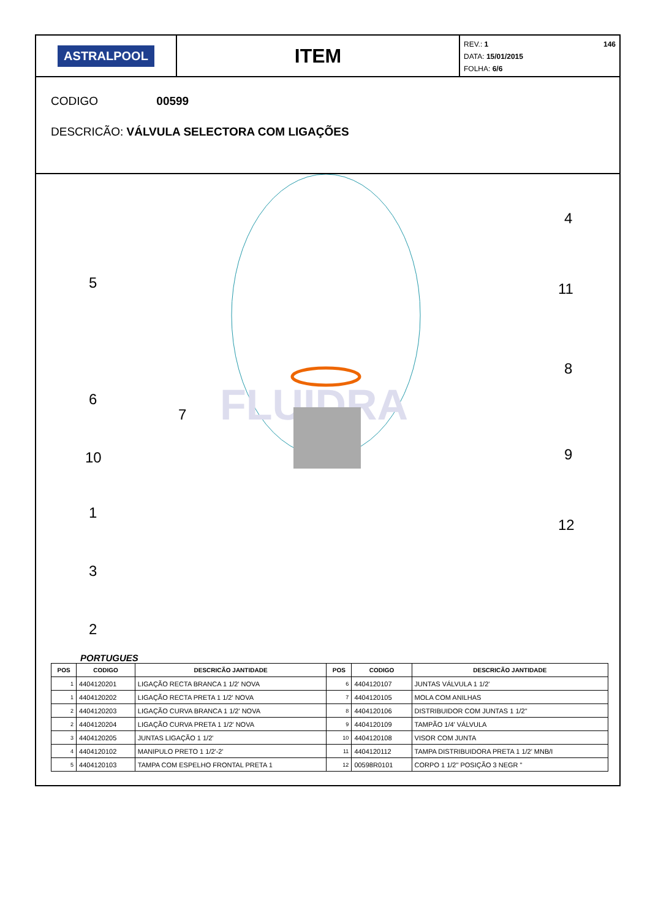ASTRALPOOL
ITEM
146 REV.: 1
DATA: 15/01/2015
FOLHA: 6/6
CODIGO 00599
DESCRICÃO: VÁLVULA SELECTORA COM LIGAÇÕES
FLUIDRA
4
5
11
8
6
7
10
9
1
12
3
2
PORTUGUES
| POS | CODIGO | DESCRICÃO JANTIDADE | POS | CODIGO | DESCRICÃO JANTIDADE |
| --- | --- | --- | --- | --- | --- |
| 1 | 4404120201 | LIGAÇÃO RECTA BRANCA 1 1/2' NOVA | 6 | 4404120107 | JUNTAS VÁLVULA 1 1/2' |
| 1 | 4404120202 | LIGAÇÃO RECTA PRETA 1 1/2' NOVA | 7 | 4404120105 | MOLA COM ANILHAS |
| 2 | 4404120203 | LIGAÇÃO CURVA BRANCA 1 1/2' NOVA | 8 | 4404120106 | DISTRIBUIDOR COM JUNTAS 1 1/2" |
| 2 | 4404120204 | LIGAÇÃO CURVA PRETA 1 1/2' NOVA | 9 | 4404120109 | TAMPÃO 1/4' VÁLVULA |
| 3 | 4404120205 | JUNTAS LIGAÇÃO 1 1/2' | 10 | 4404120108 | VISOR COM JUNTA |
| 4 | 4404120102 | MANIPULO PRETO 1 1/2'-2' | 11 | 4404120112 | TAMPA DISTRIBUIDORA PRETA 1 1/2' MNB/I |
| 5 | 4404120103 | TAMPA COM ESPELHO FRONTAL PRETA 1 | 12 | 00598R0101 | CORPO 1 1/2" POSIÇÃO 3 NEGR " |